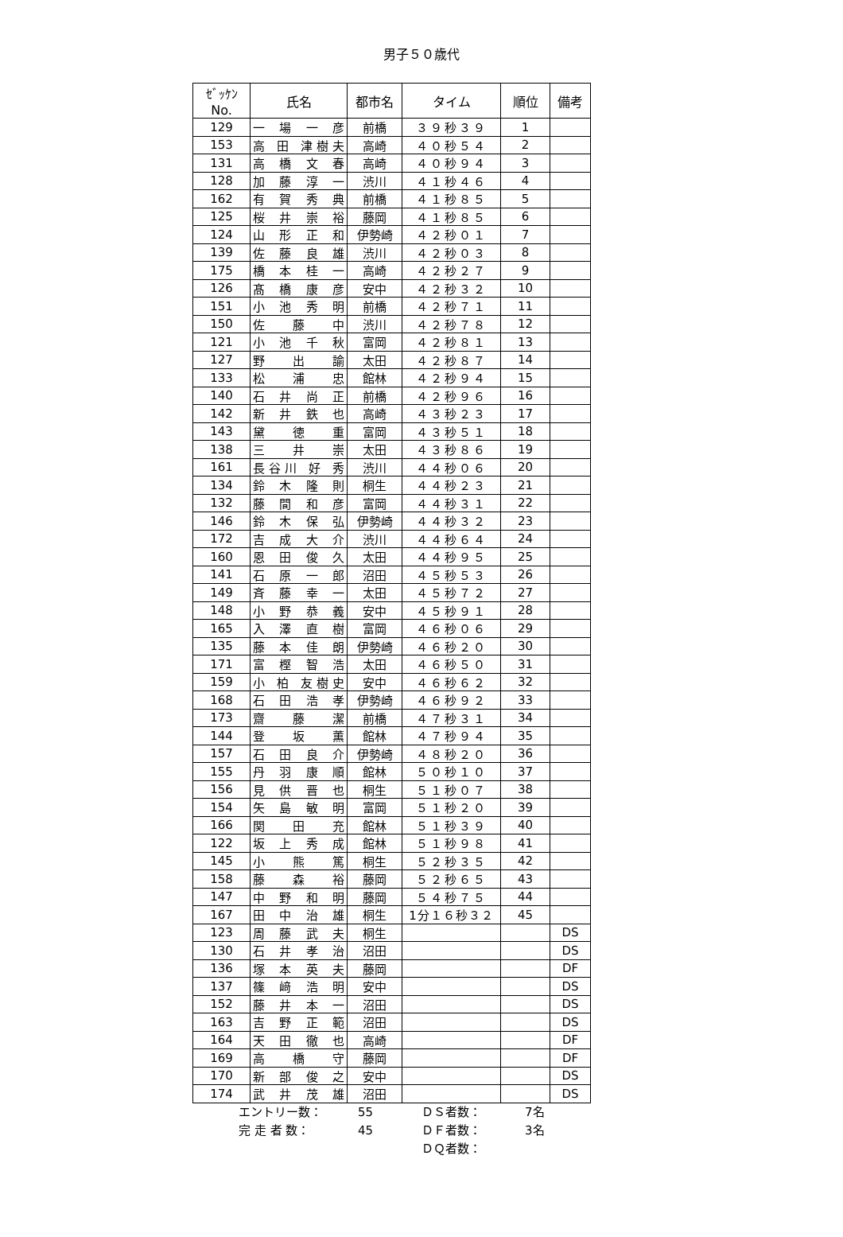男子５０歳代
| ｾﾞｯｹﾝNo. | 氏名 | 都市名 | タイム | 順位 | 備考 |
| --- | --- | --- | --- | --- | --- |
| 129 | 一 場 一 彦 | 前橋 | ３９秒３９ | 1 | |
| 153 | 高 田 津樹夫 | 高崎 | ４０秒５４ | 2 | |
| 131 | 高 橋 文 春 | 高崎 | ４０秒９４ | 3 | |
| 128 | 加 藤 淳 一 | 渋川 | ４１秒４６ | 4 | |
| 162 | 有 賀 秀 典 | 前橋 | ４１秒８５ | 5 | |
| 125 | 桜 井 崇 裕 | 藤岡 | ４１秒８５ | 6 | |
| 124 | 山 形 正 和 | 伊勢崎 | ４２秒０１ | 7 | |
| 139 | 佐 藤 良 雄 | 渋川 | ４２秒０３ | 8 | |
| 175 | 橋 本 桂 一 | 高崎 | ４２秒２７ | 9 | |
| 126 | 髙 橋 康 彦 | 安中 | ４２秒３２ | 10 | |
| 151 | 小 池 秀 明 | 前橋 | ４２秒７１ | 11 | |
| 150 | 佐 藤 中 | 渋川 | ４２秒７８ | 12 | |
| 121 | 小 池 千 秋 | 富岡 | ４２秒８１ | 13 | |
| 127 | 野 出 諭 | 太田 | ４２秒８７ | 14 | |
| 133 | 松 浦 忠 | 館林 | ４２秒９４ | 15 | |
| 140 | 石 井 尚 正 | 前橋 | ４２秒９６ | 16 | |
| 142 | 新 井 鉄 也 | 高崎 | ４３秒２３ | 17 | |
| 143 | 黛 徳 重 | 富岡 | ４３秒５１ | 18 | |
| 138 | 三 井 崇 | 太田 | ４３秒８６ | 19 | |
| 161 | 長谷川 好 秀 | 渋川 | ４４秒０６ | 20 | |
| 134 | 鈴 木 隆 則 | 桐生 | ４４秒２３ | 21 | |
| 132 | 藤 間 和 彦 | 富岡 | ４４秒３１ | 22 | |
| 146 | 鈴 木 保 弘 | 伊勢崎 | ４４秒３２ | 23 | |
| 172 | 吉 成 大 介 | 渋川 | ４４秒６４ | 24 | |
| 160 | 恩 田 俊 久 | 太田 | ４４秒９５ | 25 | |
| 141 | 石 原 一 郎 | 沼田 | ４５秒５３ | 26 | |
| 149 | 斉 藤 幸 一 | 太田 | ４５秒７２ | 27 | |
| 148 | 小 野 恭 義 | 安中 | ４５秒９１ | 28 | |
| 165 | 入 澤 直 樹 | 富岡 | ４６秒０６ | 29 | |
| 135 | 藤 本 佳 朗 | 伊勢崎 | ４６秒２０ | 30 | |
| 171 | 富 樫 智 浩 | 太田 | ４６秒５０ | 31 | |
| 159 | 小 柏 友樹史 | 安中 | ４６秒６２ | 32 | |
| 168 | 石 田 浩 孝 | 伊勢崎 | ４６秒９２ | 33 | |
| 173 | 齋 藤 潔 | 前橋 | ４７秒３１ | 34 | |
| 144 | 登 坂 薫 | 館林 | ４７秒９４ | 35 | |
| 157 | 石 田 良 介 | 伊勢崎 | ４８秒２０ | 36 | |
| 155 | 丹 羽 康 順 | 館林 | ５０秒１０ | 37 | |
| 156 | 見 供 晋 也 | 桐生 | ５１秒０７ | 38 | |
| 154 | 矢 島 敏 明 | 富岡 | ５１秒２０ | 39 | |
| 166 | 関 田 充 | 館林 | ５１秒３９ | 40 | |
| 122 | 坂 上 秀 成 | 館林 | ５１秒９８ | 41 | |
| 145 | 小 熊 篤 | 桐生 | ５２秒３５ | 42 | |
| 158 | 藤 森 裕 | 藤岡 | ５２秒６５ | 43 | |
| 147 | 中 野 和 明 | 藤岡 | ５４秒７５ | 44 | |
| 167 | 田 中 治 雄 | 桐生 | 1分１６秒３２ | 45 | |
| 123 | 周 藤 武 夫 | 桐生 | | | DS |
| 130 | 石 井 孝 治 | 沼田 | | | DS |
| 136 | 塚 本 英 夫 | 藤岡 | | | DF |
| 137 | 篠 﨑 浩 明 | 安中 | | | DS |
| 152 | 藤 井 本 一 | 沼田 | | | DS |
| 163 | 吉 野 正 範 | 沼田 | | | DS |
| 164 | 天 田 徹 也 | 高崎 | | | DF |
| 169 | 高 橋 守 | 藤岡 | | | DF |
| 170 | 新 部 俊 之 | 安中 | | | DS |
| 174 | 武 井 茂 雄 | 沼田 | | | DS |
エントリー数： 55 ＤＳ者数： 7名
完 走 者 数： 45 ＤＦ者数： 3名
ＤＱ者数：